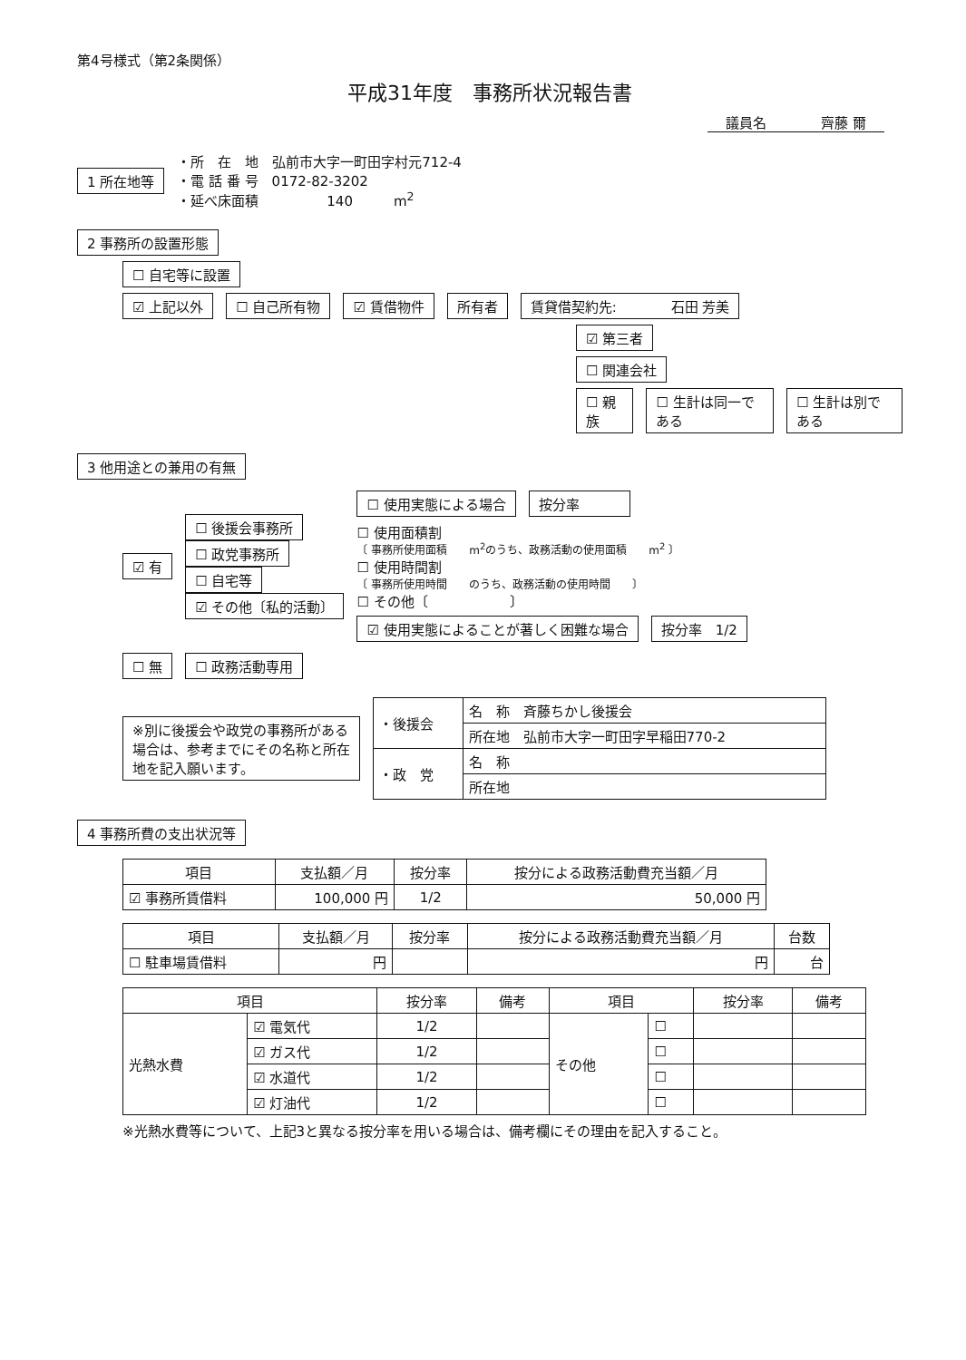第4号様式（第2条関係）
平成31年度　事務所状況報告書
議員名　　　　齊藤 爾
1 所在地等
・所　在　地　弘前市大字一町田字村元712-4
・電 話 番 号　0172-82-3202
・延べ床面積　　　　　140　　　m<sup>2</sup>
2 事務所の設置形態
☐ 自宅等に設置
☑ 上記以外 ☐ 自己所有物 ☑ 賃借物件 所有者 賃貸借契約先:　　　　石田 芳美
☑ 第三者
☐ 関連会社
☐ 親族 ☐ 生計は同一である ☐ 生計は別である
3 他用途との兼用の有無
☑ 有
☐ 後援会事務所
☐ 政党事務所
☐ 自宅等
☑ その他〔私的活動〕
☐ 使用実態による場合 按分率　　　
☐ 使用面積割
〔 事務所使用面積　　m<sup>2</sup>のうち、政務活動の使用面積　　m<sup>2</sup> 〕
☐ 使用時間割
〔 事務所使用時間　　のうち、政務活動の使用時間　　〕
☐ その他〔　　　　　　〕
☑ 使用実態によることが著しく困難な場合 按分率　1/2
☐ 無 ☐ 政務活動専用
※別に後援会や政党の事務所がある場合は、参考までにその名称と所在地を記入願います。
| ・後援会 | 名 称 斉藤ちかし後援会 |
| | 所在地 弘前市大字一町田字早稲田770-2 |
| ・政 党 | 名 称 |
| | 所在地 |
4 事務所費の支出状況等
| 項目 | 支払額／月 | 按分率 | 按分による政務活動費充当額／月 |
| --- | --- | --- | --- |
| ☑ 事務所賃借料 | 100,000 円 | 1/2 | 50,000 円 |
| 項目 | 支払額／月 | 按分率 | 按分による政務活動費充当額／月 | 台数 |
| --- | --- | --- | --- | --- |
| ☐ 駐車場賃借料 | 円 | | 円 | 台 |
| 項目 | | 按分率 | 備考 | 項目 | | 按分率 | 備考 |
| --- | --- | --- | --- | --- | --- | --- | --- |
| 光熱水費 | ☑ 電気代 | 1/2 | | その他 | ☐ | | |
| | ☑ ガス代 | 1/2 | | | ☐ | | |
| | ☑ 水道代 | 1/2 | | | ☐ | | |
| | ☑ 灯油代 | 1/2 | | | ☐ | | |
※光熱水費等について、上記3と異なる按分率を用いる場合は、備考欄にその理由を記入すること。